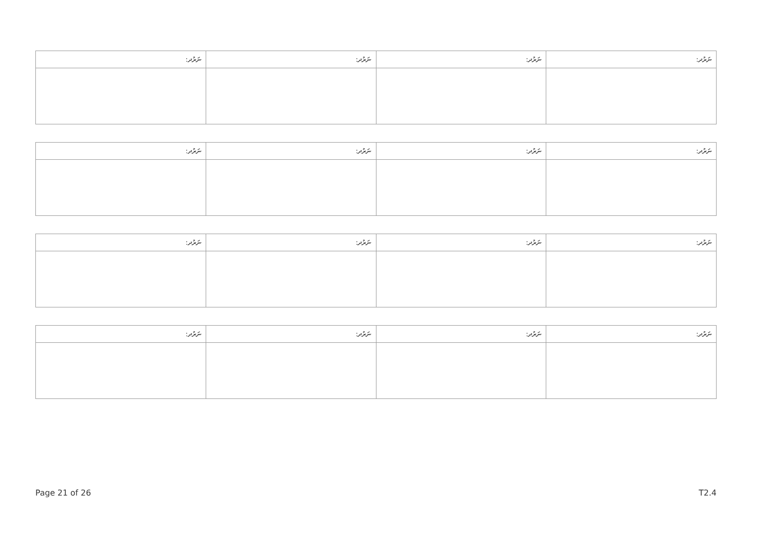| ނަރުދ: | ނަރުދ: | ނަރުދ: | ނަރުދ: |
| --- | --- | --- | --- |
| ނަރުދ: | ނަރުދ: | ނަރުދ: | ނަރުދ: |
| --- | --- | --- | --- |
| ނަރުދ: | ނަރުދ: | ނަރުދ: | ނަރުދ: |
| --- | --- | --- | --- |
| ނަރުދ: | ނަރުދ: | ނަރުދ: | ނަރުދ: |
| --- | --- | --- | --- |
Page 21 of 26 T2.4